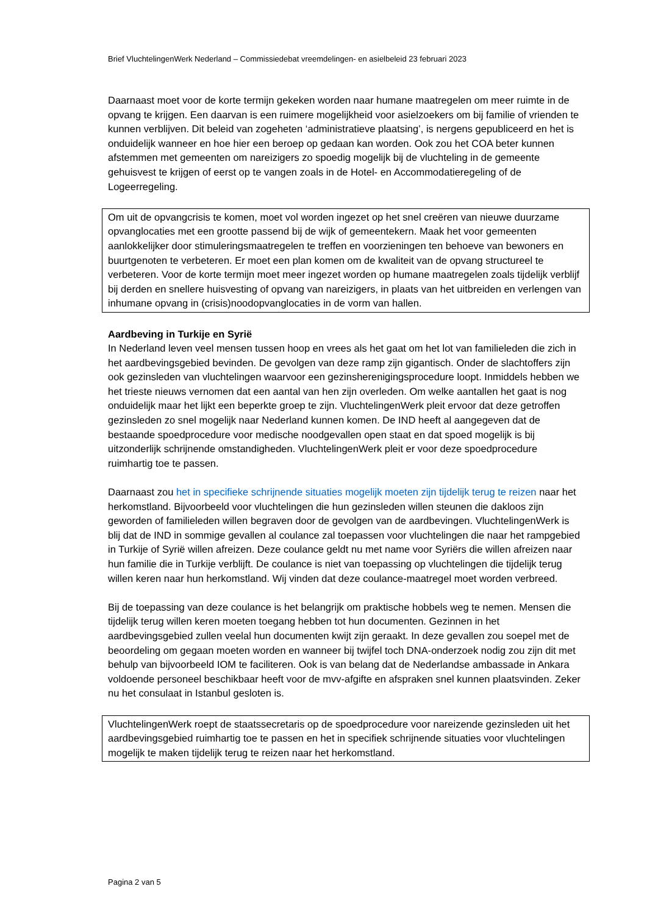Brief VluchtelingenWerk Nederland – Commissiedebat vreemdelingen- en asielbeleid 23 februari 2023
Daarnaast moet voor de korte termijn gekeken worden naar humane maatregelen om meer ruimte in de opvang te krijgen. Een daarvan is een ruimere mogelijkheid voor asielzoekers om bij familie of vrienden te kunnen verblijven. Dit beleid van zogeheten ‘administratieve plaatsing’, is nergens gepubliceerd en het is onduidelijk wanneer en hoe hier een beroep op gedaan kan worden. Ook zou het COA beter kunnen afstemmen met gemeenten om nareizigers zo spoedig mogelijk bij de vluchteling in de gemeente gehuisvest te krijgen of eerst op te vangen zoals in de Hotel- en Accommodatieregeling of de Logeerregeling.
Om uit de opvangcrisis te komen, moet vol worden ingezet op het snel creëren van nieuwe duurzame opvanglocaties met een grootte passend bij de wijk of gemeentekern. Maak het voor gemeenten aanlokkelijker door stimuleringsmaatregelen te treffen en voorzieningen ten behoeve van bewoners en buurtgenoten te verbeteren. Er moet een plan komen om de kwaliteit van de opvang structureel te verbeteren. Voor de korte termijn moet meer ingezet worden op humane maatregelen zoals tijdelijk verblijf bij derden en snellere huisvesting of opvang van nareizigers, in plaats van het uitbreiden en verlengen van inhumane opvang in (crisis)noodopvanglocaties in de vorm van hallen.
Aardbeving in Turkije en Syrië
In Nederland leven veel mensen tussen hoop en vrees als het gaat om het lot van familieleden die zich in het aardbevingsgebied bevinden. De gevolgen van deze ramp zijn gigantisch. Onder de slachtoffers zijn ook gezinsleden van vluchtelingen waarvoor een gezinsherenigingsprocedure loopt. Inmiddels hebben we het trieste nieuws vernomen dat een aantal van hen zijn overleden. Om welke aantallen het gaat is nog onduidelijk maar het lijkt een beperkte groep te zijn. VluchtelingenWerk pleit ervoor dat deze getroffen gezinsleden zo snel mogelijk naar Nederland kunnen komen. De IND heeft al aangegeven dat de bestaande spoedprocedure voor medische noodgevallen open staat en dat spoed mogelijk is bij uitzonderlijk schrijnende omstandigheden. VluchtelingenWerk pleit er voor deze spoedprocedure ruimhartig toe te passen.
Daarnaast zou het in specifieke schrijnende situaties mogelijk moeten zijn tijdelijk terug te reizen naar het herkomstland. Bijvoorbeeld voor vluchtelingen die hun gezinsleden willen steunen die dakloos zijn geworden of familieleden willen begraven door de gevolgen van de aardbevingen. VluchtelingenWerk is blij dat de IND in sommige gevallen al coulance zal toepassen voor vluchtelingen die naar het rampgebied in Turkije of Syrië willen afreizen. Deze coulance geldt nu met name voor Syriërs die willen afreizen naar hun familie die in Turkije verblijft. De coulance is niet van toepassing op vluchtelingen die tijdelijk terug willen keren naar hun herkomstland. Wij vinden dat deze coulance-maatregel moet worden verbreed.
Bij de toepassing van deze coulance is het belangrijk om praktische hobbels weg te nemen. Mensen die tijdelijk terug willen keren moeten toegang hebben tot hun documenten. Gezinnen in het aardbevingsgebied zullen veelal hun documenten kwijt zijn geraakt. In deze gevallen zou soepel met de beoordeling om gegaan moeten worden en wanneer bij twijfel toch DNA-onderzoek nodig zou zijn dit met behulp van bijvoorbeeld IOM te faciliteren. Ook is van belang dat de Nederlandse ambassade in Ankara voldoende personeel beschikbaar heeft voor de mvv-afgifte en afspraken snel kunnen plaatsvinden. Zeker nu het consulaat in Istanbul gesloten is.
VluchtelingenWerk roept de staatssecretaris op de spoedprocedure voor nareizende gezinsleden uit het aardbevingsgebied ruimhartig toe te passen en het in specifiek schrijnende situaties voor vluchtelingen mogelijk te maken tijdelijk terug te reizen naar het herkomstland.
Pagina 2 van 5